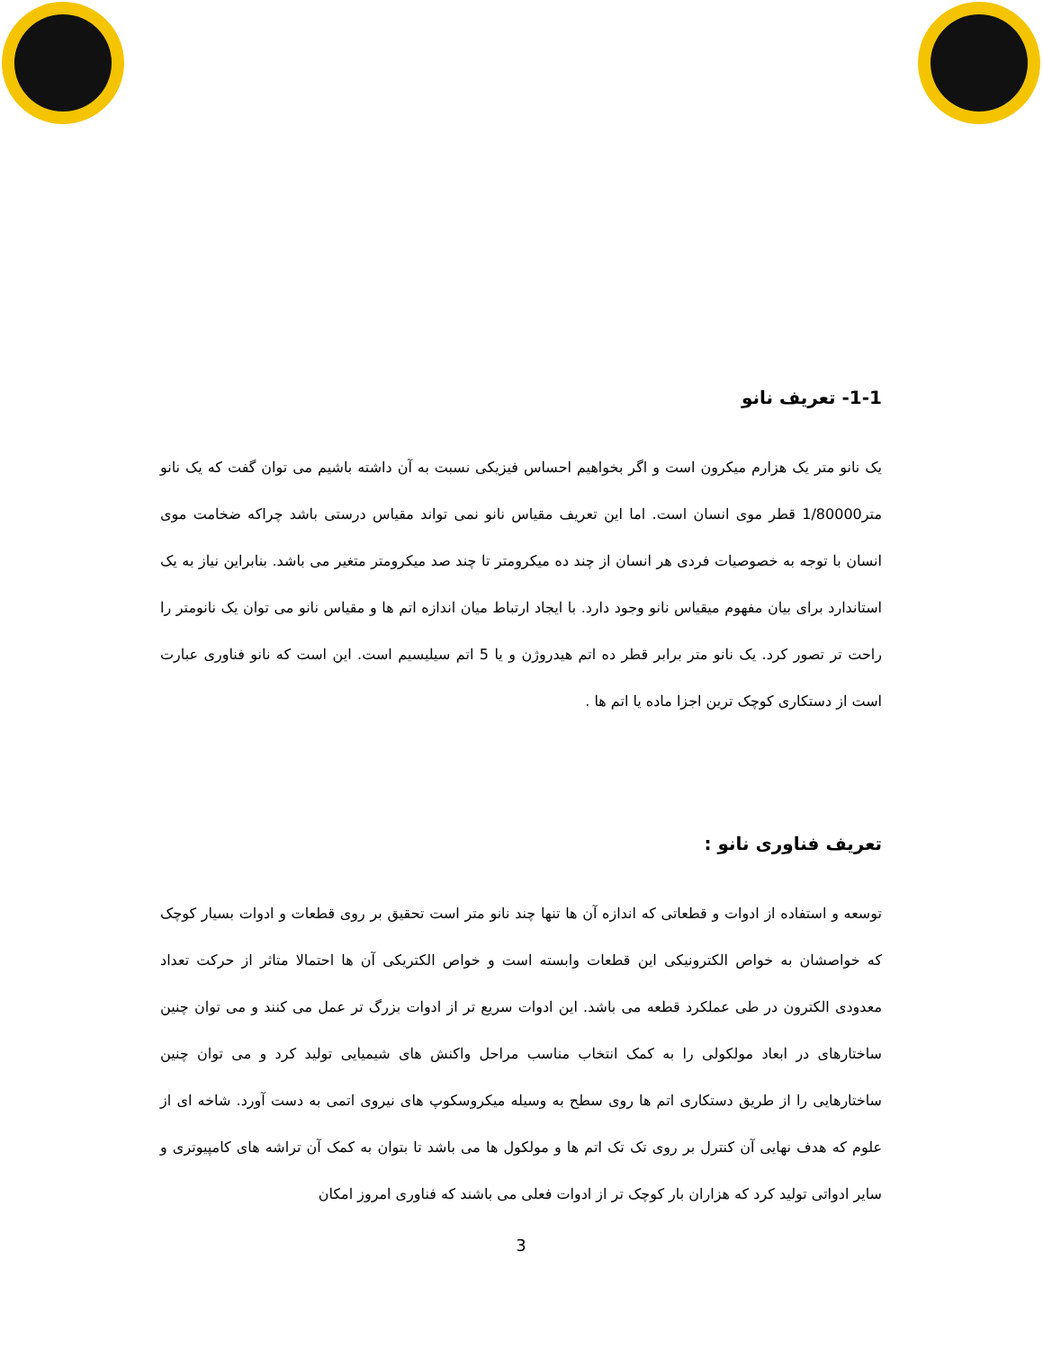1-1- تعریف نانو
یک نانو متر یک هزارم میکرون است و اگر بخواهیم احساس فیزیکی نسبت به آن داشته باشیم می توان گفت که یک نانو متر1/80000 قطر موی انسان است. اما این تعریف مقیاس نانو نمی تواند مقیاس درستی باشد چراکه ضخامت موی انسان با توجه به خصوصیات فردی هر انسان از چند ده میکرومتر تا چند صد میکرومتر متغیر می باشد. بنابراین نیاز به یک استاندارد برای بیان مفهوم میقیاس نانو وجود دارد. با ایجاد ارتباط میان اندازه اتم ها و مقیاس نانو می توان یک نانومتر را راحت تر تصور کرد. یک نانو متر برابر قطر ده اتم هیدروژن و یا 5 اتم سیلیسیم است. این است که نانو فناوری عبارت است از دستکاری کوچک ترین اجزا ماده یا اتم ها .
تعریف فناوری نانو :
توسعه و استفاده از ادوات و قطعاتی که اندازه آن ها تنها چند نانو متر است تحقیق بر روی قطعات و ادوات بسیار کوچک که خواصشان به خواص الکترونیکی این قطعات وابسته است و خواص الکتریکی آن ها احتمالا متاثر از حرکت تعداد معدودی الکترون در طی عملکرد قطعه می باشد. این ادوات سریع تر از ادوات بزرگ تر عمل می کنند و می توان چنین ساختارهای در ابعاد مولکولی را به کمک انتخاب مناسب مراحل واکنش های شیمیایی تولید کرد و می توان چنین ساختارهایی را از طریق دستکاری اتم ها روی سطح به وسیله میکروسکوپ های نیروی اتمی به دست آورد. شاخه ای از علوم که هدف نهایی آن کنترل بر روی تک تک اتم ها و مولکول ها می باشد تا بتوان به کمک آن تراشه های کامپیوتری و سایر ادواتی تولید کرد که هزاران بار کوچک تر از ادوات فعلی می باشند که فناوری امروز امکان
3